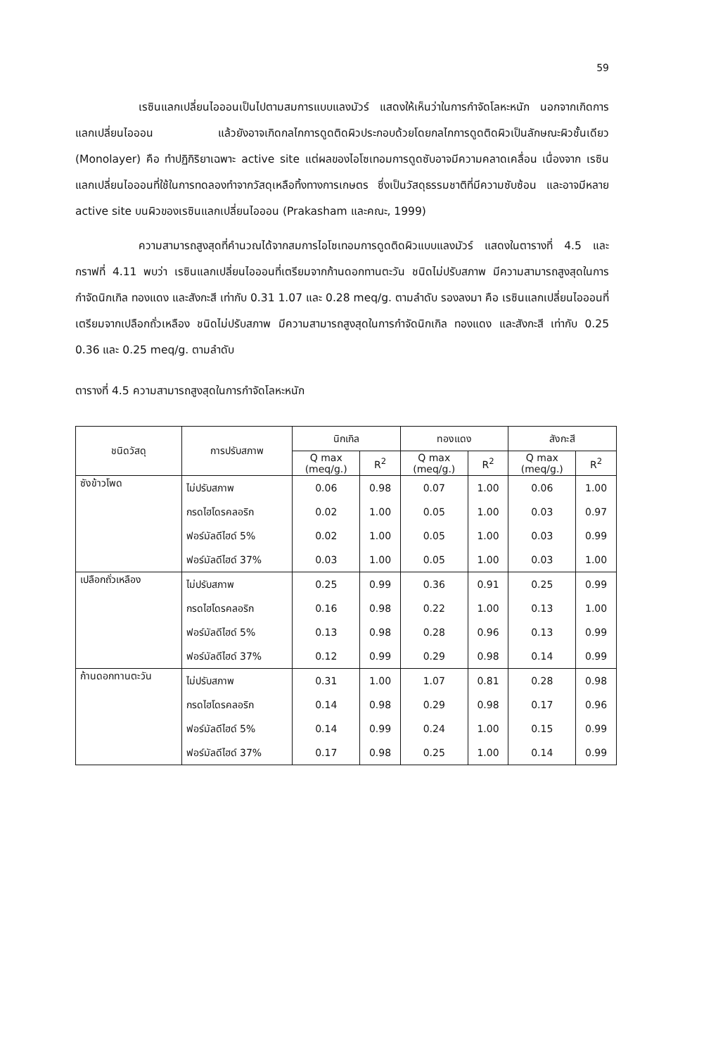59
เรซินแลกเปลี่ยนไอออนเป็นไปตามสมการแบบแลงมัวร์ แสดงให้เห็นว่าในการกำจัดโลหะหนัก นอกจากเกิดการแลกเปลี่ยนไอออน แล้วยังอาจเกิดกลไกการดูดติดผิวประกอบด้วยโดยกลไกการดูดติดผิวเป็นลักษณะผิวชั้นเดียว (Monolayer) คือ ทำปฏิกิริยาเฉพาะ active site แต่ผลของไอโซเทอมการดูดซับอาจมีความคลาดเคลื่อน เนื่องจาก เรซินแลกเปลี่ยนไอออนที่ใช้ในการทดลองทำจากวัสดุเหลือทิ้งทางการเกษตร ซึ่งเป็นวัสดุธรรมชาติที่มีความซับซ้อน และอาจมีหลาย active site บนผิวของเรซินแลกเปลี่ยนไอออน (Prakasham และคณะ, 1999)
ความสามารถสูงสุดที่คำนวณได้จากสมการไอโซเทอมการดูดติดผิวแบบแลงมัวร์ แสดงในตารางที่ 4.5 และกราฟที่ 4.11 พบว่า เรซินแลกเปลี่ยนไอออนที่เตรียมจากก้านดอกทานตะวัน ชนิดไม่ปรับสภาพ มีความสามารถสูงสุดในการกำจัดนิกเกิล ทองแดง และสังกะสี เท่ากับ 0.31 1.07 และ 0.28 meq/g. ตามลำดับ รองลงมา คือ เรซินแลกเปลี่ยนไอออนที่เตรียมจากเปลือกถั่วเหลือง ชนิดไม่ปรับสภาพ มีความสามารถสูงสุดในการกำจัดนิกเกิล ทองแดง และสังกะสี เท่ากับ 0.25 0.36 และ 0.25 meq/g. ตามลำดับ
ตารางที่ 4.5 ความสามารถสูงสุดในการกำจัดโลหะหนัก
| ชนิดวัสดุ | การปรับสภาพ | นิกเกิล | | ทองแดง | | สังกะสี | |
| --- | --- | --- | --- | --- | --- | --- | --- |
| | | Q max (meq/g.) | R<sup>2</sup> | Q max (meq/g.) | R<sup>2</sup> | Q max (meq/g.) | R<sup>2</sup> |
| ซังข้าวโพด | ไม่ปรับสภาพ | 0.06 | 0.98 | 0.07 | 1.00 | 0.06 | 1.00 |
| | กรดไฮโดรคลอริก | 0.02 | 1.00 | 0.05 | 1.00 | 0.03 | 0.97 |
| | ฟอร์มัลดีไฮด์ 5% | 0.02 | 1.00 | 0.05 | 1.00 | 0.03 | 0.99 |
| | ฟอร์มัลดีไฮด์ 37% | 0.03 | 1.00 | 0.05 | 1.00 | 0.03 | 1.00 |
| เปลือกถั่วเหลือง | ไม่ปรับสภาพ | 0.25 | 0.99 | 0.36 | 0.91 | 0.25 | 0.99 |
| | กรดไฮโดรคลอริก | 0.16 | 0.98 | 0.22 | 1.00 | 0.13 | 1.00 |
| | ฟอร์มัลดีไฮด์ 5% | 0.13 | 0.98 | 0.28 | 0.96 | 0.13 | 0.99 |
| | ฟอร์มัลดีไฮด์ 37% | 0.12 | 0.99 | 0.29 | 0.98 | 0.14 | 0.99 |
| ก้านดอกทานตะวัน | ไม่ปรับสภาพ | 0.31 | 1.00 | 1.07 | 0.81 | 0.28 | 0.98 |
| | กรดไฮโดรคลอริก | 0.14 | 0.98 | 0.29 | 0.98 | 0.17 | 0.96 |
| | ฟอร์มัลดีไฮด์ 5% | 0.14 | 0.99 | 0.24 | 1.00 | 0.15 | 0.99 |
| | ฟอร์มัลดีไฮด์ 37% | 0.17 | 0.98 | 0.25 | 1.00 | 0.14 | 0.99 |